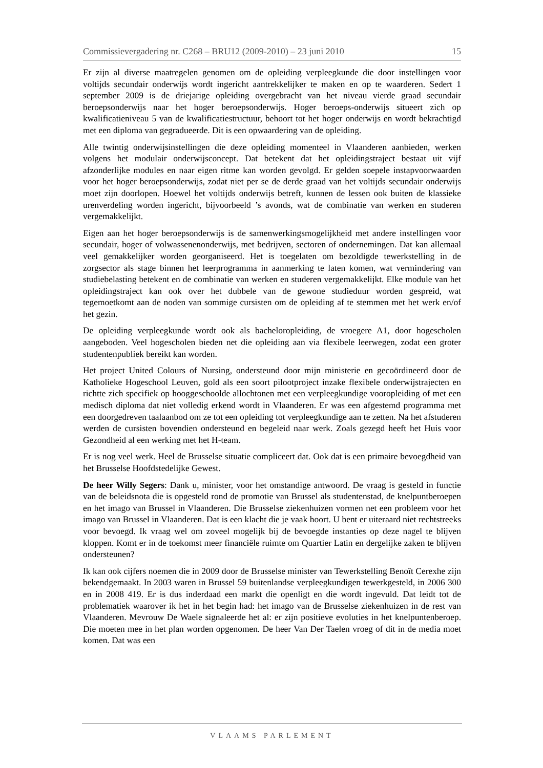Commissievergadering nr. C268 – BRU12 (2009-2010) – 23 juni 2010 15
Er zijn al diverse maatregelen genomen om de opleiding verpleegkunde die door instellingen voor voltijds secundair onderwijs wordt ingericht aantrekkelijker te maken en op te waarderen. Sedert 1 september 2009 is de driejarige opleiding overgebracht van het niveau vierde graad secundair beroepsonderwijs naar het hoger beroepsonderwijs. Hoger beroeps-onderwijs situeert zich op kwalificatieniveau 5 van de kwalificatiestructuur, behoort tot het hoger onderwijs en wordt bekrachtigd met een diploma van gegradueerde. Dit is een opwaardering van de opleiding.
Alle twintig onderwijsinstellingen die deze opleiding momenteel in Vlaanderen aanbieden, werken volgens het modulair onderwijsconcept. Dat betekent dat het opleidingstraject bestaat uit vijf afzonderlijke modules en naar eigen ritme kan worden gevolgd. Er gelden soepele instapvoorwaarden voor het hoger beroepsonderwijs, zodat niet per se de derde graad van het voltijds secundair onderwijs moet zijn doorlopen. Hoewel het voltijds onderwijs betreft, kunnen de lessen ook buiten de klassieke urenverdeling worden ingericht, bijvoorbeeld ’s avonds, wat de combinatie van werken en studeren vergemakkelijkt.
Eigen aan het hoger beroepsonderwijs is de samenwerkingsmogelijkheid met andere instellingen voor secundair, hoger of volwassenenonderwijs, met bedrijven, sectoren of ondernemingen. Dat kan allemaal veel gemakkelijker worden georganiseerd. Het is toegelaten om bezoldigde tewerkstelling in de zorgsector als stage binnen het leerprogramma in aanmerking te laten komen, wat vermindering van studiebelasting betekent en de combinatie van werken en studeren vergemakkelijkt. Elke module van het opleidingstraject kan ook over het dubbele van de gewone studieduur worden gespreid, wat tegemoetkomt aan de noden van sommige cursisten om de opleiding af te stemmen met het werk en/of het gezin.
De opleiding verpleegkunde wordt ook als bacheloropleiding, de vroegere A1, door hogescholen aangeboden. Veel hogescholen bieden net die opleiding aan via flexibele leerwegen, zodat een groter studentenpubliek bereikt kan worden.
Het project United Colours of Nursing, ondersteund door mijn ministerie en gecoördineerd door de Katholieke Hogeschool Leuven, gold als een soort pilootproject inzake flexibele onderwijstrajecten en richtte zich specifiek op hooggeschoolde allochtonen met een verpleegkundige vooropleiding of met een medisch diploma dat niet volledig erkend wordt in Vlaanderen. Er was een afgestemd programma met een doorgedreven taalaanbod om ze tot een opleiding tot verpleegkundige aan te zetten. Na het afstuderen werden de cursisten bovendien ondersteund en begeleid naar werk. Zoals gezegd heeft het Huis voor Gezondheid al een werking met het H-team.
Er is nog veel werk. Heel de Brusselse situatie compliceert dat. Ook dat is een primaire bevoegdheid van het Brusselse Hoofdstedelijke Gewest.
De heer Willy Segers: Dank u, minister, voor het omstandige antwoord. De vraag is gesteld in functie van de beleidsnota die is opgesteld rond de promotie van Brussel als studentenstad, de knelpuntberoepen en het imago van Brussel in Vlaanderen. Die Brusselse ziekenhuizen vormen net een probleem voor het imago van Brussel in Vlaanderen. Dat is een klacht die je vaak hoort. U bent er uiteraard niet rechtstreeks voor bevoegd. Ik vraag wel om zoveel mogelijk bij de bevoegde instanties op deze nagel te blijven kloppen. Komt er in de toekomst meer financiële ruimte om Quartier Latin en dergelijke zaken te blijven ondersteunen?
Ik kan ook cijfers noemen die in 2009 door de Brusselse minister van Tewerkstelling Benoît Cerexhe zijn bekendgemaakt. In 2003 waren in Brussel 59 buitenlandse verpleegkundigen tewerkgesteld, in 2006 300 en in 2008 419. Er is dus inderdaad een markt die openligt en die wordt ingevuld. Dat leidt tot de problematiek waarover ik het in het begin had: het imago van de Brusselse ziekenhuizen in de rest van Vlaanderen. Mevrouw De Waele signaleerde het al: er zijn positieve evoluties in het knelpuntenberoep. Die moeten mee in het plan worden opgenomen. De heer Van Der Taelen vroeg of dit in de media moet komen. Dat was een
VLAAMS PARLEMENT